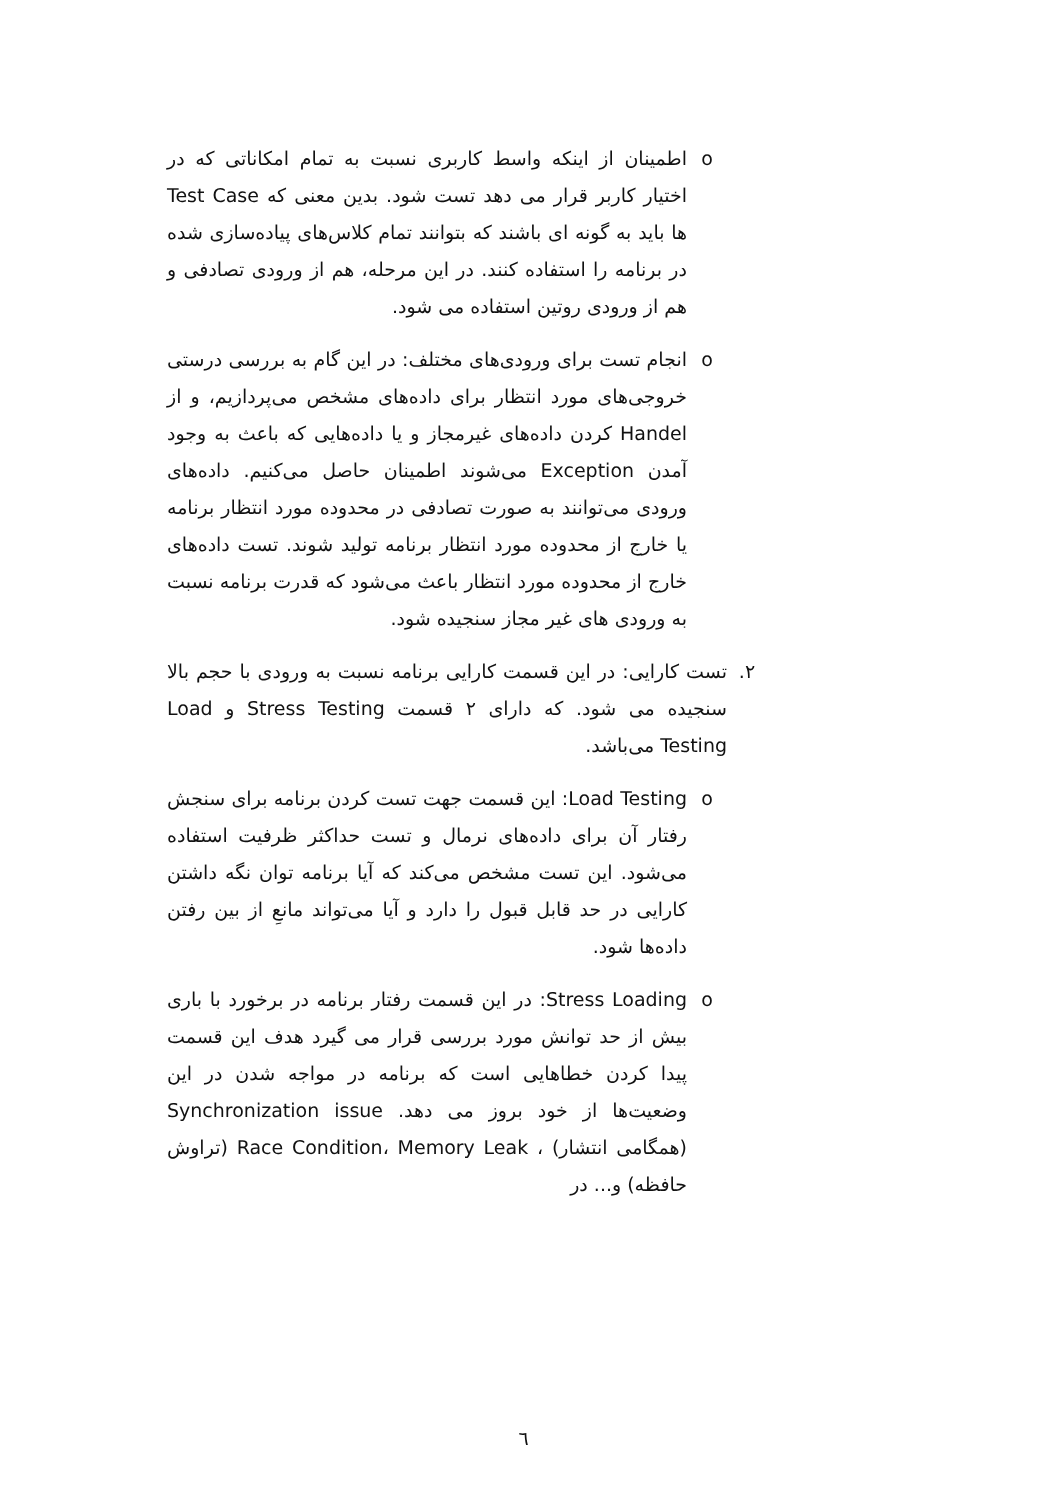o اطمینان از اینکه واسط کاربری نسبت به تمام امکاناتی که در اختیار کاربر قرار می دهد تست شود. بدین معنی که Test Case ها باید به گونه ای باشند که بتوانند تمام کلاس‌های پیاده‌سازی شده در برنامه را استفاده کنند. در این مرحله، هم از ورودی تصادفی و هم از ورودی روتین استفاده می شود.
o انجام تست برای ورودی‌های مختلف: در این گام به بررسی درستی خروجی‌های مورد انتظار برای داده‌های مشخص می‌پردازیم، و از Handel کردن داده‌های غیرمجاز و یا داده‌هایی که باعث به وجود آمدن Exception می‌شوند اطمینان حاصل می‌کنیم. داده‌های ورودی می‌توانند به صورت تصادفی در محدوده مورد انتظار برنامه یا خارج از محدوده مورد انتظار برنامه تولید شوند. تست داده‌های خارج از محدوده مورد انتظار باعث می‌شود که قدرت برنامه نسبت به ورودی های غیر مجاز سنجیده شود.
۲. تست کارایی: در این قسمت کارایی برنامه نسبت به ورودی با حجم بالا سنجیده می شود. که دارای ۲ قسمت Stress Testing و Load Testing می‌باشد.
o Load Testing: این قسمت جهت تست کردن برنامه برای سنجش رفتار آن برای داده‌های نرمال و تست حداکثر ظرفیت استفاده می‌شود. این تست مشخص می‌کند که آیا برنامه توان نگه داشتن کارایی در حد قابل قبول را دارد و آیا می‌تواند مانعِ از بین رفتن داده‌ها شود.
o Stress Loading: در این قسمت رفتار برنامه در برخورد با باری بیش از حد توانش مورد بررسی قرار می گیرد هدف این قسمت پیدا کردن خطاهایی است که برنامه در مواجه شدن در این وضعیت‌ها از خود بروز می دهد. Synchronization issue (همگامی انتشار) ، Race Condition، Memory Leak (تراوش حافظه) و... در
٦